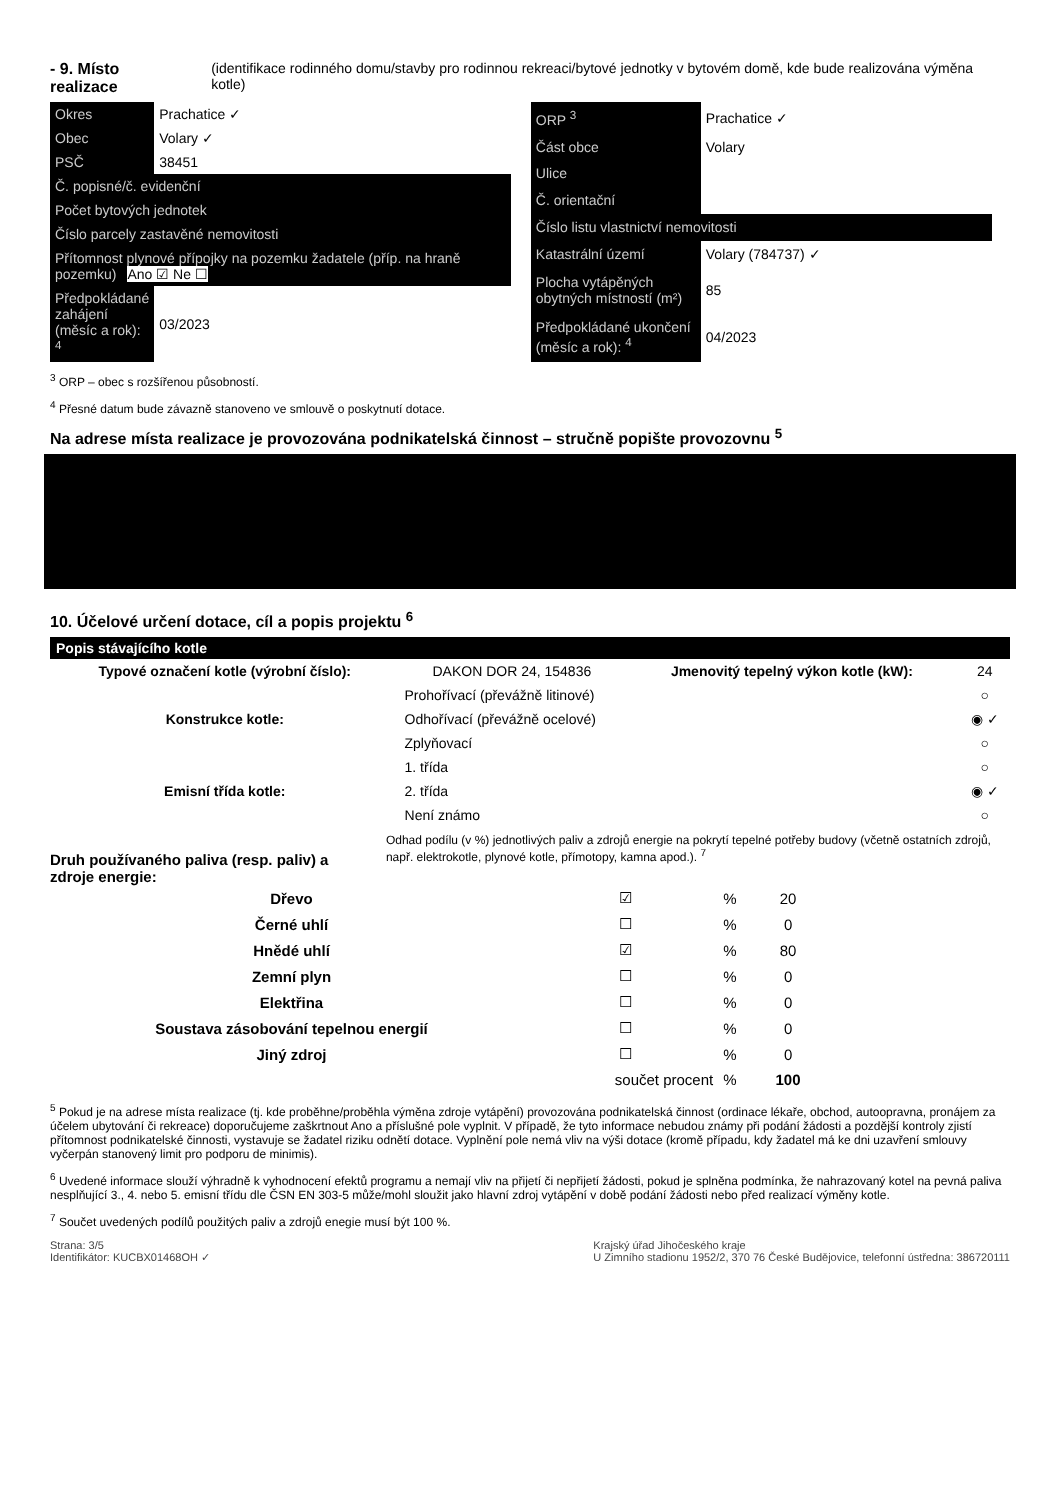- 9. Místo realizace (identifikace rodinného domu/stavby pro rodinnou rekreaci/bytové jednotky v bytovém domě, kde bude realizována výměna kotle)
| Okres | Prachatice ✓ |
| Obec | Volary ✓ |
| PSČ | 38451 |
| Č. popisné/č. evidenční | |
| Počet bytových jednotek | |
| Číslo parcely zastavěné nemovitosti | |
| Přítomnost plynové přípojky na pozemku žadatele (příp. na hraně pozemku) Ano ☑ Ne ☐ | |
| Předpokládané zahájení (měsíc a rok): <sup>4</sup> | 03/2023 |
| ORP <sup>3</sup> | Prachatice ✓ |
| Část obce | Volary |
| Ulice | |
| Č. orientační | |
| Číslo listu vlastnictví nemovitosti | |
| Katastrální území | Volary (784737) ✓ |
| Plocha vytápěných obytných místností (m²) | 85 |
| Předpokládané ukončení (měsíc a rok): <sup>4</sup> | 04/2023 |
<sup>3</sup> ORP – obec s rozšířenou působností.
<sup>4</sup> Přesné datum bude závazně stanoveno ve smlouvě o poskytnutí dotace.
Na adrese místa realizace je provozována podnikatelská činnost – stručně popište provozovnu <sup>5</sup>
10. Účelové určení dotace, cíl a popis projektu <sup>6</sup>
Popis stávajícího kotle
| Typové označení kotle (výrobní číslo): | DAKON DOR 24, 154836 | Jmenovitý tepelný výkon kotle (kW): | 24 |
| Konstrukce kotle: | Prohořívací (převážně litinové) | | ○ |
| | Odhořívací (převážně ocelové) | | ◉ ✓ |
| | Zplyňovací | | ○ |
| Emisní třída kotle: | 1. třída | | ○ |
| | 2. třída | | ◉ ✓ |
| | Není známo | | ○ |
Druh používaného paliva (resp. paliv) a zdroje energie:
Odhad podílu (v %) jednotlivých paliv a zdrojů energie na pokrytí tepelné potřeby budovy (včetně ostatních zdrojů, např. elektrokotle, plynové kotle, přímotopy, kamna apod.). <sup>7</sup>
| Dřevo | ☑ | % | 20 |
| Černé uhlí | ☐ | % | 0 |
| Hnědé uhlí | ☑ | % | 80 |
| Zemní plyn | ☐ | % | 0 |
| Elektřina | ☐ | % | 0 |
| Soustava zásobování tepelnou energií | ☐ | % | 0 |
| Jiný zdroj | ☐ | % | 0 |
| | součet procent | % | 100 |
<sup>5</sup> Pokud je na adrese místa realizace (tj. kde proběhne/proběhla výměna zdroje vytápění) provozována podnikatelská činnost (ordinace lékaře, obchod, autoopravna, pronájem za účelem ubytování či rekreace) doporučujeme zaškrtnout Ano a příslušné pole vyplnit. V případě, že tyto informace nebudou známy při podání žádosti a pozdější kontroly zjistí přítomnost podnikatelské činnosti, vystavuje se žadatel riziku odnětí dotace. Vyplnění pole nemá vliv na výši dotace (kromě případu, kdy žadatel má ke dni uzavření smlouvy vyčerpán stanovený limit pro podporu de minimis).
<sup>6</sup> Uvedené informace slouží výhradně k vyhodnocení efektů programu a nemají vliv na přijetí či nepřijetí žádosti, pokud je splněna podmínka, že nahrazovaný kotel na pevná paliva nesplňující 3., 4. nebo 5. emisní třídu dle ČSN EN 303-5 může/mohl sloužit jako hlavní zdroj vytápění v době podání žádosti nebo před realizací výměny kotle.
<sup>7</sup> Součet uvedených podílů použitých paliv a zdrojů enegie musí být 100 %.
Strana: 3/5
Identifikátor: KUCBX01468OH ✓
Krajský úřad Jihočeského kraje
U Zimního stadionu 1952/2, 370 76 České Budějovice, telefonní ústředna: 386720111